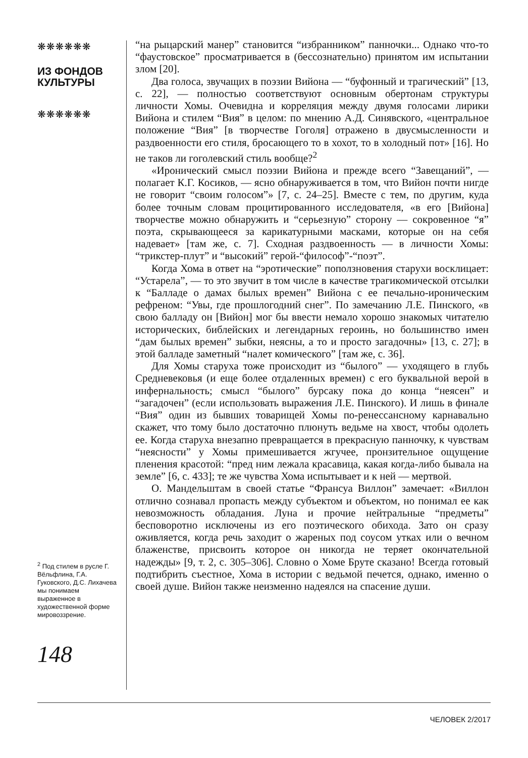❋❋❋❋❋❋
ИЗ ФОНДОВ
КУЛЬТУРЫ
❋❋❋❋❋❋
“на рыцарский манер” становится “избранником” панночки... Однако что-то “фаустовское” просматривается в (бессознательно) принятом им испытании злом [20].
Два голоса, звучащих в поэзии Вийона — “буфонный и трагический” [13, с. 22], — полностью соответствуют основным обертонам структуры личности Хомы. Очевидна и корреляция между двумя голосами лирики Вийона и стилем “Вия” в целом: по мнению А.Д. Синявского, «центральное положение “Вия” [в творчестве Гоголя] отражено в двусмысленности и раздвоенности его стиля, бросающего то в хохот, то в холодный пот» [16]. Но не таков ли гоголевский стиль вообще?<sup>2</sup>
«Иронический смысл поэзии Вийона и прежде всего “Завещаний”, — полагает К.Г. Косиков, — ясно обнаруживается в том, что Вийон почти нигде не говорит “своим голосом”» [7, с. 24–25]. Вместе с тем, по другим, куда более точным словам процитированного исследователя, «в его [Вийона] творчестве можно обнаружить и “серьезную” сторону — сокровенное “я” поэта, скрывающееся за карикатурными масками, которые он на себя надевает» [там же, с. 7]. Сходная раздвоенность — в личности Хомы: “трикстер-плут” и “высокий” герой-“философ”-“поэт”.
Когда Хома в ответ на “эротические” поползновения старухи восклицает: “Устарела”, — то это звучит в том числе в качестве трагикомической отсылки к “Балладе о дамах былых времен” Вийона с ее печально-ироническим рефреном: “Увы, где прошлогодний снег”. По замечанию Л.Е. Пинского, «в свою балладу он [Вийон] мог бы ввести немало хорошо знакомых читателю исторических, библейских и легендарных героинь, но большинство имен “дам былых времен” зыбки, неясны, а то и просто загадочны» [13, с. 27]; в этой балладе заметный “налет комического” [там же, с. 36].
Для Хомы старуха тоже происходит из “былого” — уходящего в глубь Средневековья (и еще более отдаленных времен) с его буквальной верой в инфернальность; смысл “былого” бурсаку пока до конца “неясен” и “загадочен” (если использовать выражения Л.Е. Пинского). И лишь в финале “Вия” один из бывших товарищей Хомы по-ренессансному карнавально скажет, что тому было достаточно плюнуть ведьме на хвост, чтобы одолеть ее. Когда старуха внезапно превращается в прекрасную панночку, к чувствам “неясности” у Хомы примешивается жгучее, пронзительное ощущение пленения красотой: “пред ним лежала красавица, какая когда-либо бывала на земле” [6, с. 433]; те же чувства Хома испытывает и к ней — мертвой.
О. Мандельштам в своей статье “Франсуа Виллон” замечает: «Виллон отлично сознавал пропасть между субъектом и объектом, но понимал ее как невозможность обладания. Луна и прочие нейтральные “предметы” бесповоротно исключены из его поэтического обихода. Зато он сразу оживляется, когда речь заходит о жареных под соусом утках или о вечном блаженстве, присвоить которое он никогда не теряет окончательной надежды» [9, т. 2, с. 305–306]. Словно о Хоме Бруте сказано! Всегда готовый подтибрить съестное, Хома в истории с ведьмой печется, однако, именно о своей душе. Вийон также неизменно надеялся на спасение души.
<sup>2</sup> Под стилем в русле Г. Вёльфлина, Г.А. Гуковского, Д.С. Лихачева мы понимаем выраженное в художественной форме мировоззрение.
148
ЧЕЛОВЕК 2/2017